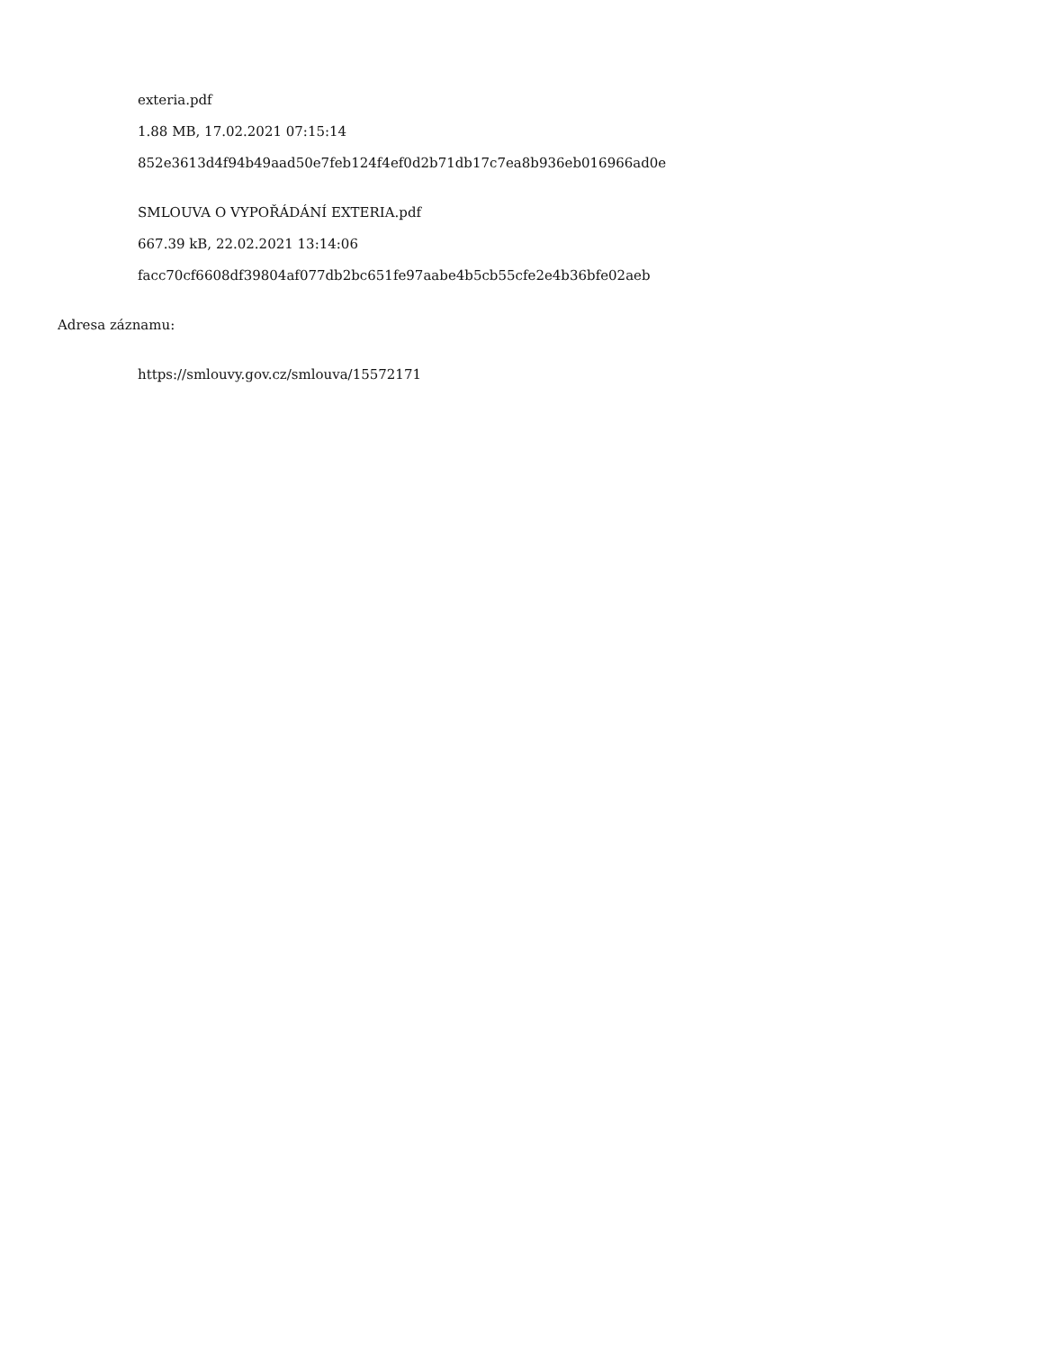exteria.pdf
1.88 MB, 17.02.2021 07:15:14
852e3613d4f94b49aad50e7feb124f4ef0d2b71db17c7ea8b936eb016966ad0e
SMLOUVA O VYPOŘÁDÁNÍ EXTERIA.pdf
667.39 kB, 22.02.2021 13:14:06
facc70cf6608df39804af077db2bc651fe97aabe4b5cb55cfe2e4b36bfe02aeb
Adresa záznamu:
https://smlouvy.gov.cz/smlouva/15572171